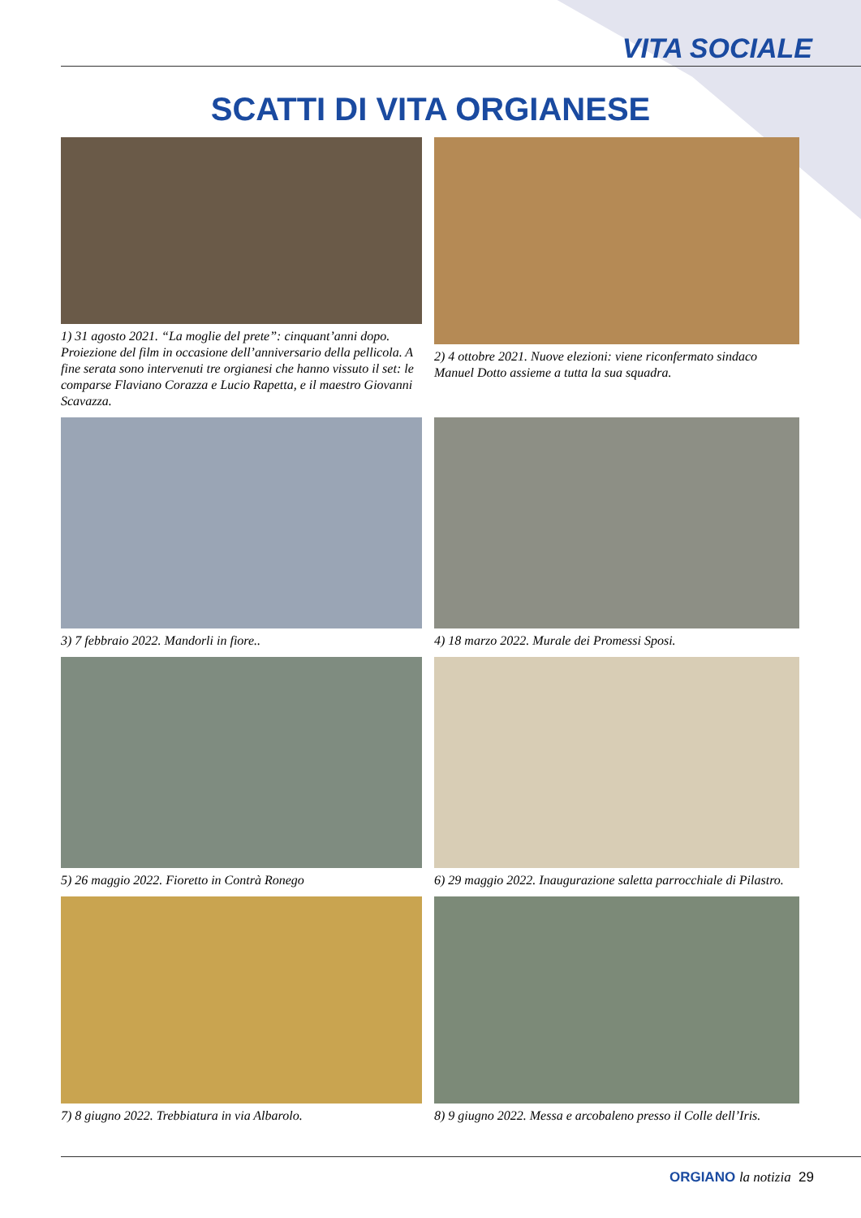VITA SOCIALE
SCATTI DI VITA ORGIANESE
1) 31 agosto 2021. “La moglie del prete”: cinquant’anni dopo. Proiezione del film in occasione dell’anniversario della pellicola. A fine serata sono intervenuti tre orgianesi che hanno vissuto il set: le comparse Flaviano Corazza e Lucio Rapetta, e il maestro Giovanni Scavazza.
2) 4 ottobre 2021. Nuove elezioni: viene riconfermato sindaco Manuel Dotto assieme a tutta la sua squadra.
3) 7 febbraio 2022. Mandorli in fiore..
4) 18 marzo 2022. Murale dei Promessi Sposi.
5) 26 maggio 2022. Fioretto in Contrà Ronego
6) 29 maggio 2022. Inaugurazione saletta parrocchiale di Pilastro.
7) 8 giugno 2022. Trebbiatura in via Albarolo.
8) 9 giugno 2022. Messa e arcobaleno presso il Colle dell’Iris.
ORGIANO la notizia 29